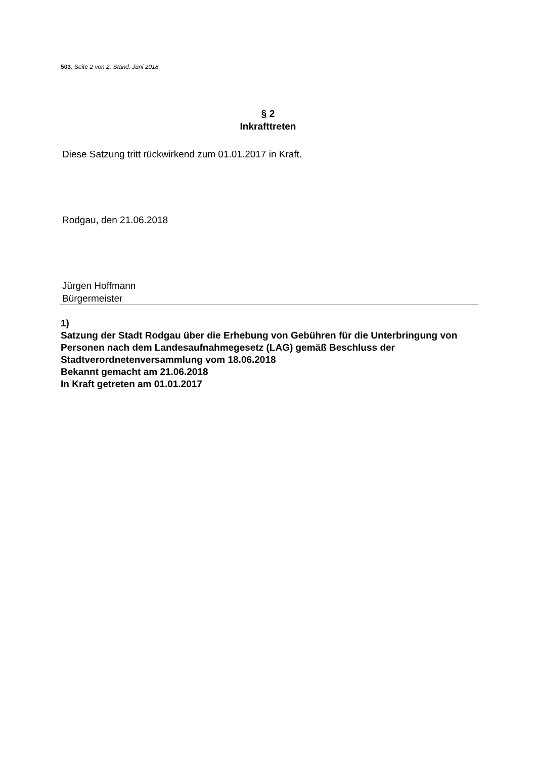503, Seite 2 von 2, Stand: Juni 2018
§ 2
Inkrafttreten
Diese Satzung tritt rückwirkend zum 01.01.2017 in Kraft.
Rodgau, den 21.06.2018
Jürgen Hoffmann
Bürgermeister
1)
Satzung der Stadt Rodgau über die Erhebung von Gebühren für die Unterbringung von Personen nach dem Landesaufnahmegesetz (LAG) gemäß Beschluss der Stadtverordnetenversammlung vom 18.06.2018
Bekannt gemacht am 21.06.2018
In Kraft getreten am 01.01.2017